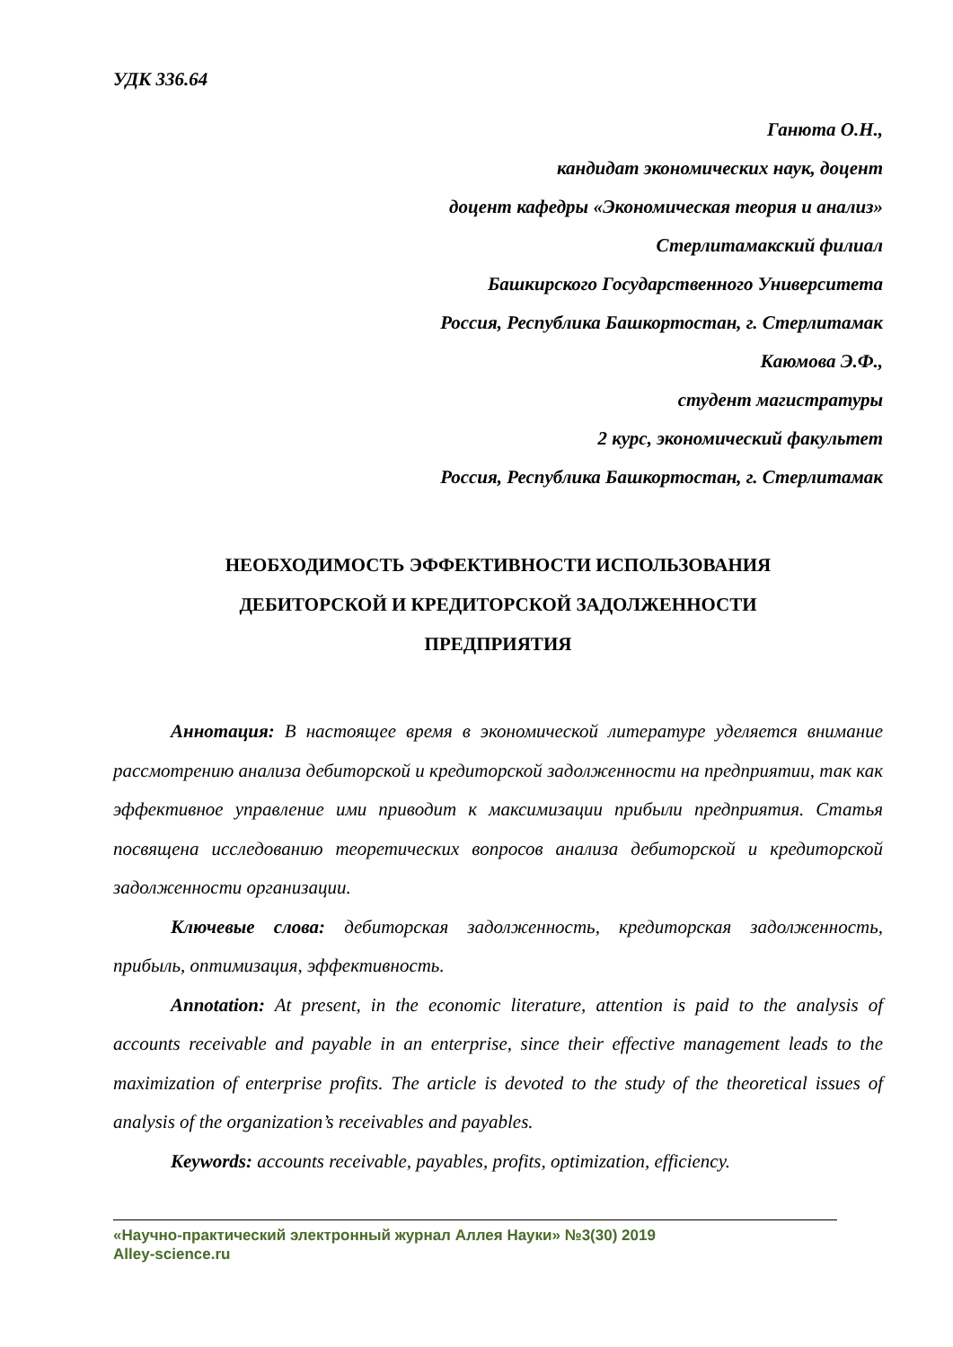УДК 336.64
Ганюта О.Н.,
кандидат экономических наук, доцент
доцент кафедры «Экономическая теория и анализ»
Стерлитамакский филиал
Башкирского Государственного Университета
Россия, Республика Башкортостан, г. Стерлитамак
Каюмова Э.Ф.,
студент магистратуры
2 курс, экономический факультет
Россия, Республика Башкортостан, г. Стерлитамак
НЕОБХОДИМОСТЬ ЭФФЕКТИВНОСТИ ИСПОЛЬЗОВАНИЯ
ДЕБИТОРСКОЙ И КРЕДИТОРСКОЙ ЗАДОЛЖЕННОСТИ
ПРЕДПРИЯТИЯ
Аннотация: В настоящее время в экономической литературе уделяется внимание рассмотрению анализа дебиторской и кредиторской задолженности на предприятии, так как эффективное управление ими приводит к максимизации прибыли предприятия. Статья посвящена исследованию теоретических вопросов анализа дебиторской и кредиторской задолженности организации.
Ключевые слова: дебиторская задолженность, кредиторская задолженность, прибыль, оптимизация, эффективность.
Annotation: At present, in the economic literature, attention is paid to the analysis of accounts receivable and payable in an enterprise, since their effective management leads to the maximization of enterprise profits. The article is devoted to the study of the theoretical issues of analysis of the organization’s receivables and payables.
Keywords: accounts receivable, payables, profits, optimization, efficiency.
«Научно-практический электронный журнал Аллея Науки» №3(30) 2019
Alley-science.ru